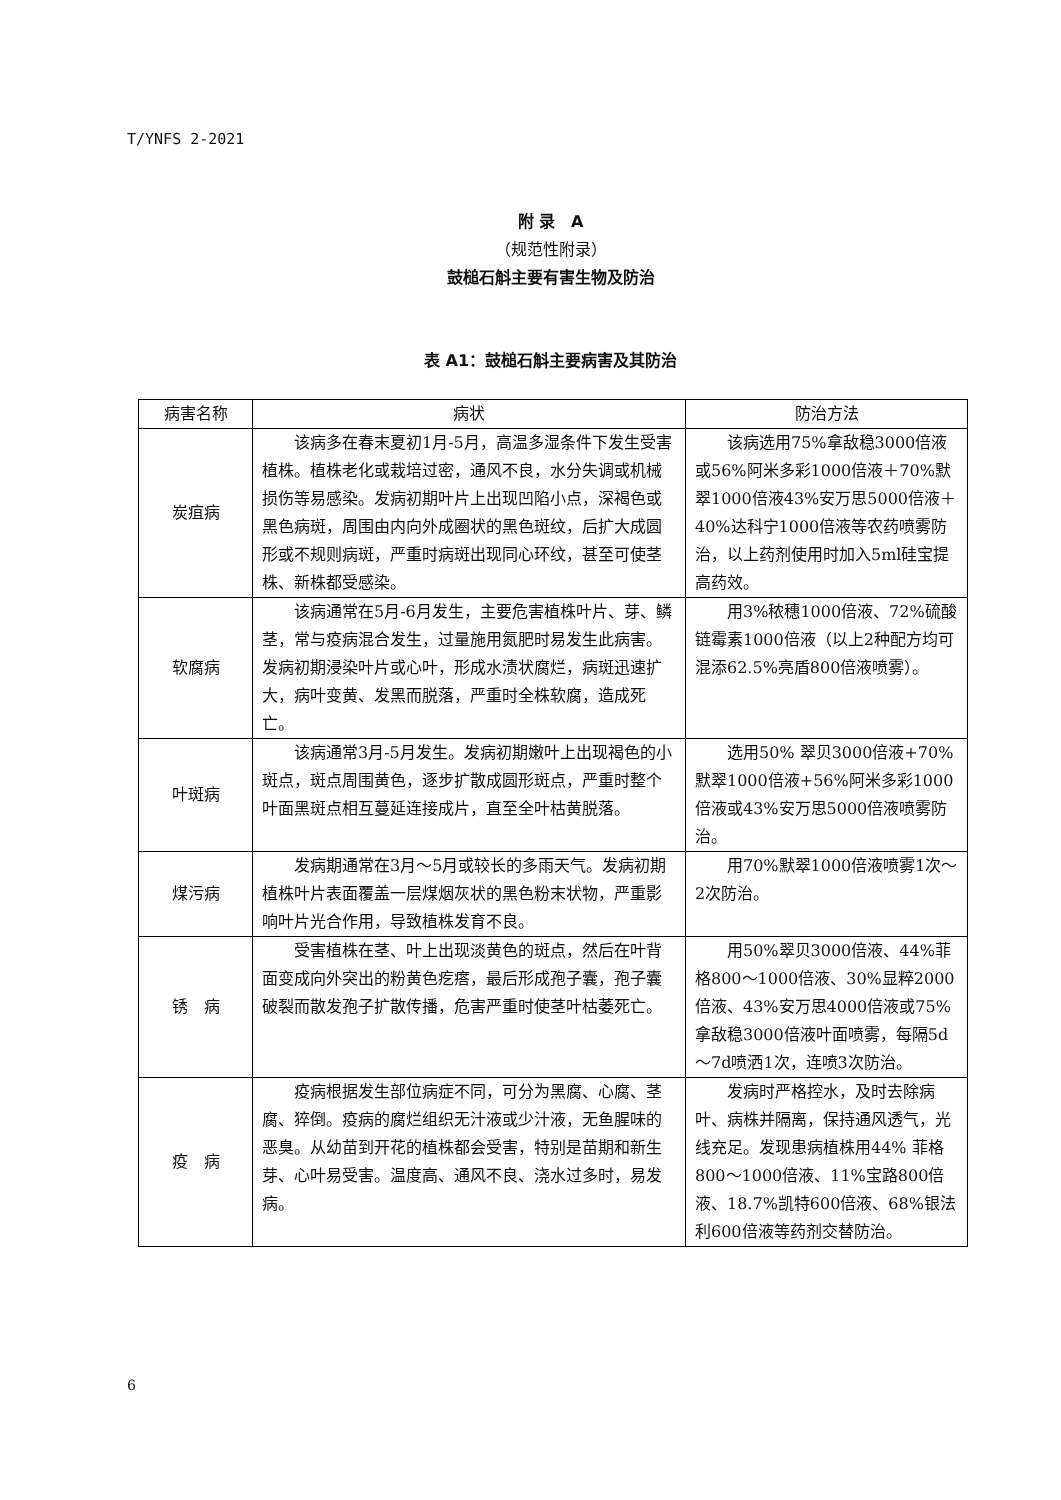T/YNFS 2-2021
附 录　A
（规范性附录）
鼓槌石斛主要有害生物及防治
表 A1：鼓槌石斛主要病害及其防治
| 病害名称 | 病状 | 防治方法 |
| --- | --- | --- |
| 炭疽病 | 该病多在春末夏初1月-5月，高温多湿条件下发生受害植株。植株老化或栽培过密，通风不良，水分失调或机械损伤等易感染。发病初期叶片上出现凹陷小点，深褐色或黑色病斑，周围由内向外成圈状的黑色斑纹，后扩大成圆形或不规则病斑，严重时病斑出现同心环纹，甚至可使茎株、新株都受感染。 | 该病选用75%拿敌稳3000倍液或56%阿米多彩1000倍液＋70%默翠1000倍液43%安万思5000倍液＋40%达科宁1000倍液等农药喷雾防治，以上药剂使用时加入5ml硅宝提高药效。 |
| 软腐病 | 该病通常在5月-6月发生，主要危害植株叶片、芽、鳞茎，常与疫病混合发生，过量施用氮肥时易发生此病害。发病初期浸染叶片或心叶，形成水渍状腐烂，病斑迅速扩大，病叶变黄、发黑而脱落，严重时全株软腐，造成死亡。 | 用3%秾穗1000倍液、72%硫酸链霉素1000倍液（以上2种配方均可混添62.5%亮盾800倍液喷雾）。 |
| 叶斑病 | 该病通常3月-5月发生。发病初期嫩叶上出现褐色的小斑点，斑点周围黄色，逐步扩散成圆形斑点，严重时整个叶面黑斑点相互蔓延连接成片，直至全叶枯黄脱落。 | 选用50% 翠贝3000倍液+70%默翠1000倍液+56%阿米多彩1000倍液或43%安万思5000倍液喷雾防治。 |
| 煤污病 | 发病期通常在3月～5月或较长的多雨天气。发病初期植株叶片表面覆盖一层煤烟灰状的黑色粉末状物，严重影响叶片光合作用，导致植株发育不良。 | 用70%默翠1000倍液喷雾1次～2次防治。 |
| 锈 病 | 受害植株在茎、叶上出现淡黄色的斑点，然后在叶背面变成向外突出的粉黄色疙瘩，最后形成孢子囊，孢子囊破裂而散发孢子扩散传播，危害严重时使茎叶枯萎死亡。 | 用50%翠贝3000倍液、44%菲格800～1000倍液、30%显粹2000倍液、43%安万思4000倍液或75%拿敌稳3000倍液叶面喷雾，每隔5d～7d喷洒1次，连喷3次防治。 |
| 疫 病 | 疫病根据发生部位病症不同，可分为黑腐、心腐、茎腐、猝倒。疫病的腐烂组织无汁液或少汁液，无鱼腥味的恶臭。从幼苗到开花的植株都会受害，特别是苗期和新生芽、心叶易受害。温度高、通风不良、浇水过多时，易发病。 | 发病时严格控水，及时去除病叶、病株并隔离，保持通风透气，光线充足。发现患病植株用44% 菲格800～1000倍液、11%宝路800倍液、18.7%凯特600倍液、68%银法利600倍液等药剂交替防治。 |
6